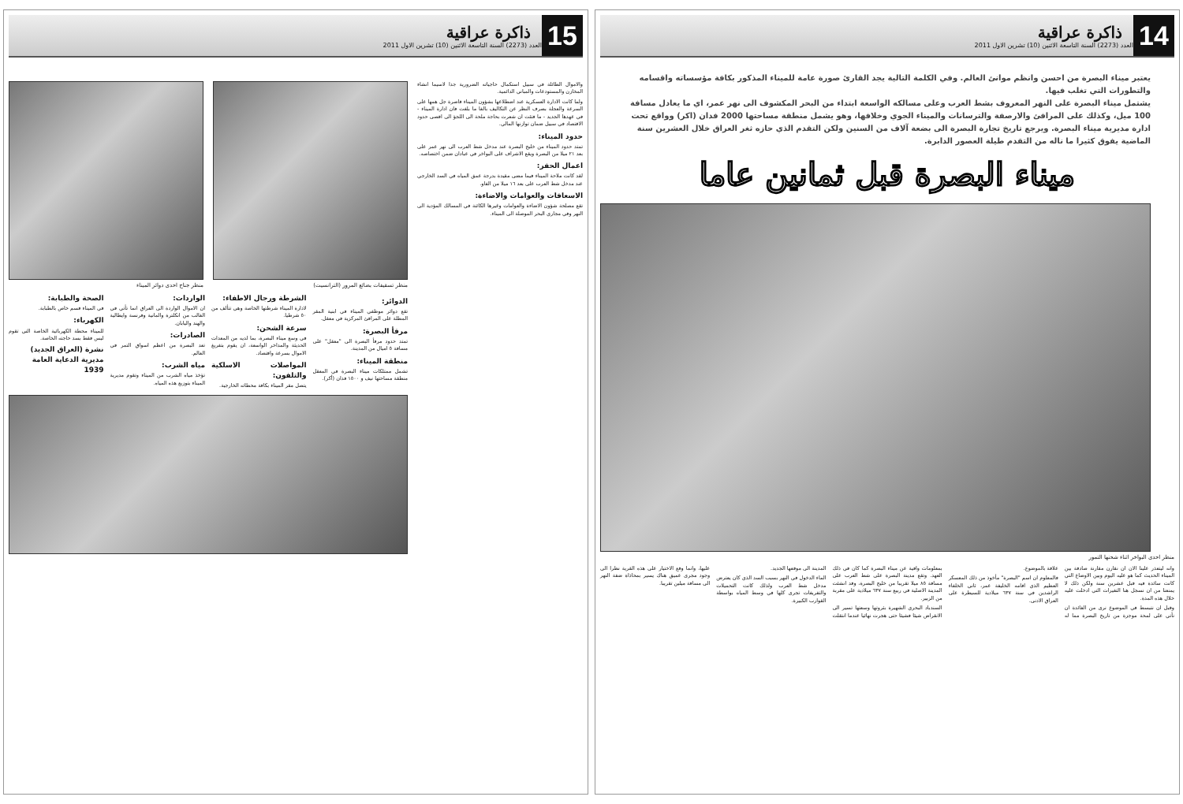14
ذاكرة عراقية
العدد (2273) السنة التاسعة الاثنين (10) تشرين الاول 2011
يعتبر ميناء البصرة من احسن وانظم موانئ العالم. وفي الكلمة التالية يجد القارئ صورة عامة للميناء المذكور بكافة مؤسساته واقسامه والتطورات التي تغلب فيها.
يشتمل ميناء البصرة على النهر المعروف بشط العرب وعلى مسالكه الواسعة ابتداء من البحر المكشوف الى نهر عمر، اي ما يعادل مسافة 100 ميل، وكذلك على المرافئ والارصفة والترسانات والميناء الجوي وخلافها، وهو يشمل منطقة مساحتها 2000 فدان (اكر) وواقع تحت ادارة مديرية ميناء البصرة. ويرجع تاريخ تجارة البصرة الى بضعة آلاف من السنين ولكن التقدم الذي حازه ثغر العراق خلال العشرين سنة الماضية يفوق كثيرا ما ناله من التقدم طيلة العصور الدابرة.
ميناء البصرة قبل ثمانين عاما
منظر احدى البواخر اثناء شحنها التمور
وانه ليتعذر علينا الان ان نقارن مقارنة صادقة بين الميناء الحديث كما هو عليه اليوم وبين الاوضاع التي كانت سائدة فيه قبل عشرين سنة ولكن ذلك لا يمنعنا من ان نسجل هنا التغيرات التي ادخلت عليه خلال هذه المدة.
وقبل ان نتبسط في الموضوع نرى من الفائدة ان نأتي على لمحة موجزة من تاريخ البصرة مما له علاقة بالموضوع.
فالمعلوم ان اسم "البصرة" مأخوذ من ذلك المعسكر العظيم الذي اقامه الخليفة عمر، ثاني الخلفاء الراشدين في سنة ٦٣٧ ميلادية للسيطرة على العراق الادنى.
بمعلومات وافية عن ميناء البصرة كما كان في ذلك العهد. وتقع مدينة البصرة على شط العرب على مسافة ٨٥ ميلا تقريبا من خليج البصرة، وقد انشئت المدينة الاصلية في ربيع سنة ٦٣٧ ميلادية على مقربة من الزبير.
السندباد البحري الشهيرة بثروتها وسعتها تسير الى الانقراض شيئا فشيئا حتى هجرت نهائيا عندما انتقلت المدينة الى موقعها الجديد.
الماء الدخول في النهر بسبب السد الذي كان يعترض مدخل شط العرب ولذلك كانت التحميلات والتفريغات تجرى كلها في وسط المياه بواسطة القوارب الكبيرة.
عليها، وانما وقع الاختيار على هذه القرية نظرا الى وجود مجرى عميق هناك يسير بمحاذاة ضفة النهر الى مسافة ميلين تقريبا.
15
ذاكرة عراقية
العدد (2273) السنة التاسعة الاثنين (10) تشرين الاول 2011
والاموال الطائلة في سبيل استكمال حاجياته الضرورية جدا لاسيما انشاء المخازن والمستودعات والمباني الدائمية.
ولما كانت الادارة العسكرية عند اضطلاعها بشؤون الميناء قاصرة جل همها على السرعة والعجلة بصرف النظر عن التكاليف بالغا ما بلغت فان ادارة الميناء - في عهدها الجديد - ما فتئت ان شعرت بحاجة ملحة الى اللجؤ الى اقصى حدود الاقتصاد في سبيل ضمان توازنها المالي.
حدود الميناء:
تمتد حدود الميناء من خليج البصرة عند مدخل شط العرب الى نهر عمر على بعد ٢١ ميلا من البصرة ويقع الاشراف على البواخر في عبادان ضمن اختصاصه.
اعمال الحفر:
لقد كانت ملاحة الميناء فيما مضى مقيدة بدرجة عمق المياه في السد الخارجي عند مدخل شط العرب على بعد ١٦ ميلا من الفاو.
الاسعافات والعوامات والاضاءة:
تقع مصلحة شؤون الاضاءة والعوامات وغيرها الكائنة في المسالك المؤدية الى النهر وفي مجاري البحر الموصلة الى الميناء.
منظر تسقيفات بضائع المرور (الترانسيت)
منظر جناح احدى دوائر الميناء
الدوائر:
تقع دوائر موظفي الميناء في ابنية المقر المطلة على المرافئ المركزية في معقل.
مرفأ البصرة:
تمتد حدود مرفأ البصرة الى "معقل" على مسافة ٥ اميال من المدينة.
منطقة الميناء:
تشمل ممتلكات ميناء البصرة في المعقل منطقة مساحتها نيف و ١٥٠٠ فدان (أكر).
الشرطة ورجال الاطفاء:
لادارة الميناء شرطتها الخاصة وهي تتألف من ٥٠ شرطيا.
سرعة الشحن:
في وسع ميناء البصرة، بما لديه من المعدات الحديثة والمداخر الواسعة، ان يقوم بتفريغ الاموال بسرعة واقتصاد.
المواصلات الاسلكية والتلفون:
يتصل مقر الميناء بكافة محطاته الخارجية.
الواردات:
ان الاموال الواردة الى العراق انما تأتي في الغالب من انكلترة والمانية وفرنسة وايطالية والهند واليابان.
الصادرات:
تعد البصرة من اعظم اسواق التمر في العالم.
مياه الشرب:
تؤخذ مياه الشرب من الميناء وتقوم مديرية الميناء بتوزيع هذه المياه.
الصحة والطبابة:
في الميناء قسم خاص بالطبابة.
الكهرباء:
للميناء محطة الكهربائية الخاصة التي تقوم ليس فقط بسد حاجته الخاصة.
نشرة (العراق الجديد)
مديرية الدعاية العامة
1939